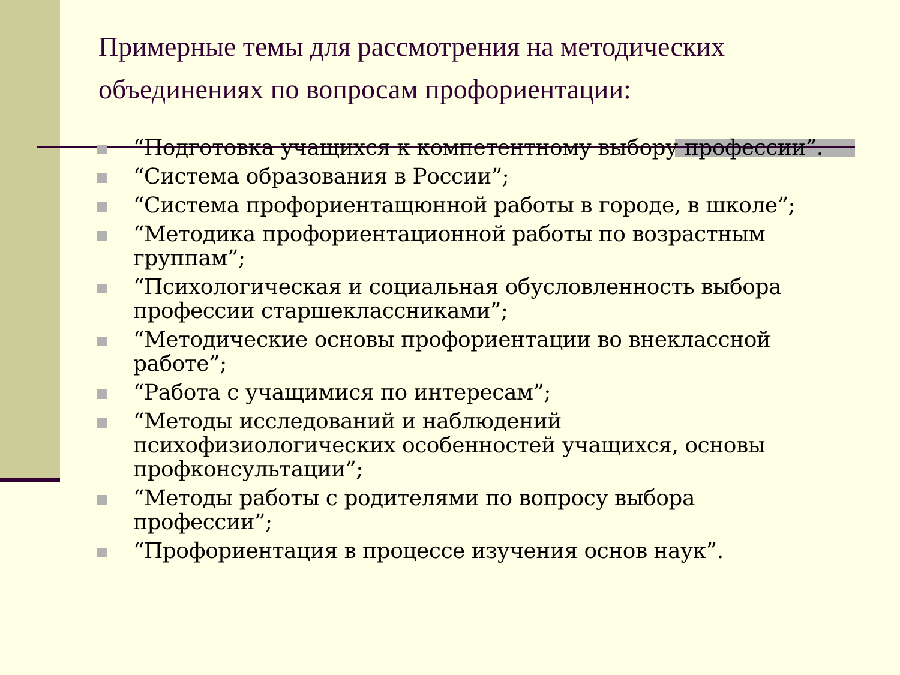Примерные темы для рассмотрения на методических объединениях по вопросам профориентации:
“Подготовка учащихся к компетентному выбору профессии”.
“Система образования в России”;
“Система профориентащюнной работы в городе, в школе”;
“Методика профориентационной работы по возрастным группам”;
“Психологическая и социальная обусловленность выбора профессии старшеклассниками”;
“Методические основы профориентации во внеклассной работе”;
“Работа с учащимися по интересам”;
“Методы исследований и наблюдений психофизиологических особенностей учащихся, основы профконсультации”;
“Методы работы с родителями по вопросу выбора профессии”;
“Профориентация в процессе изучения основ наук”.